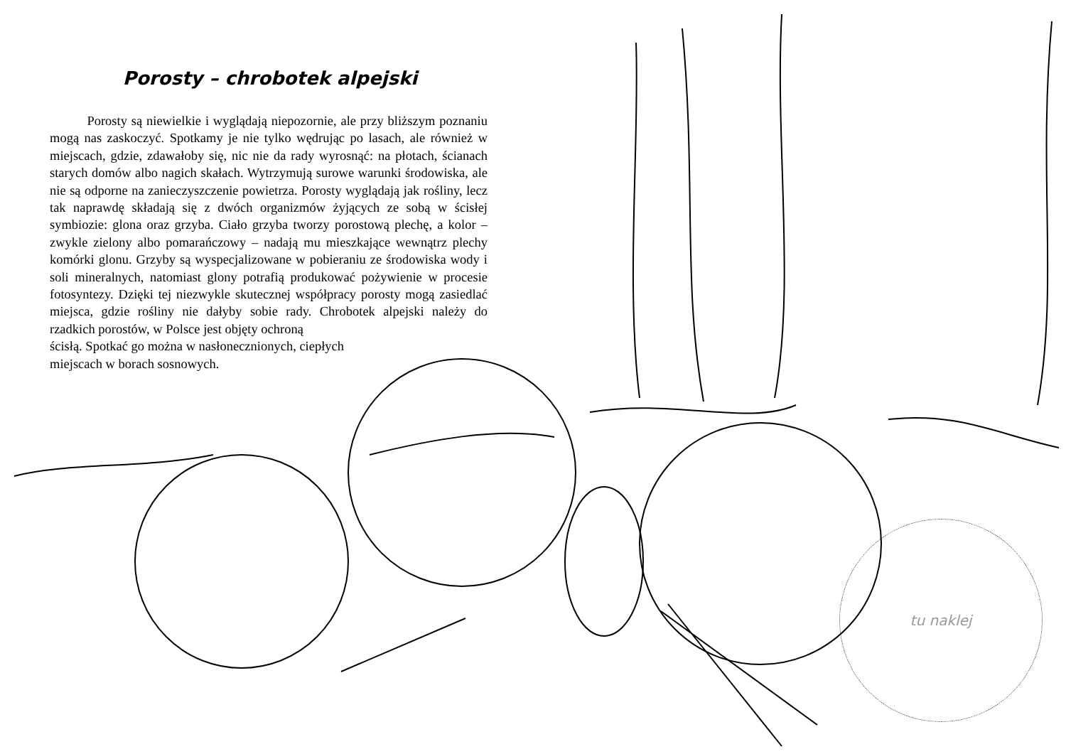Porosty – chrobotek alpejski
Porosty są niewielkie i wyglądają niepozornie, ale przy bliższym poznaniu mogą nas zaskoczyć. Spotkamy je nie tylko wędrując po lasach, ale również w miejscach, gdzie, zdawałoby się, nic nie da rady wyrosnąć: na płotach, ścianach starych domów albo nagich skałach. Wytrzymują surowe warunki środowiska, ale nie są odporne na zanieczyszczenie powietrza. Porosty wyglądają jak rośliny, lecz tak naprawdę składają się z dwóch organizmów żyjących ze sobą w ścisłej symbiozie: glona oraz grzyba. Ciało grzyba tworzy porostową plechę, a kolor – zwykle zielony albo pomarańczowy – nadają mu mieszkające wewnątrz plechy komórki glonu. Grzyby są wyspecjalizowane w pobieraniu ze środowiska wody i soli mineralnych, natomiast glony potrafią produkować pożywienie w procesie fotosyntezy. Dzięki tej niezwykle skutecznej współpracy porosty mogą zasiedlać miejsca, gdzie rośliny nie dałyby sobie rady. Chrobotek alpejski należy do rzadkich porostów, w Polsce jest objęty ochroną
ścisłą. Spotkać go można w nasłonecznionych, ciepłych
miejscach w borach sosnowych.
tu naklej